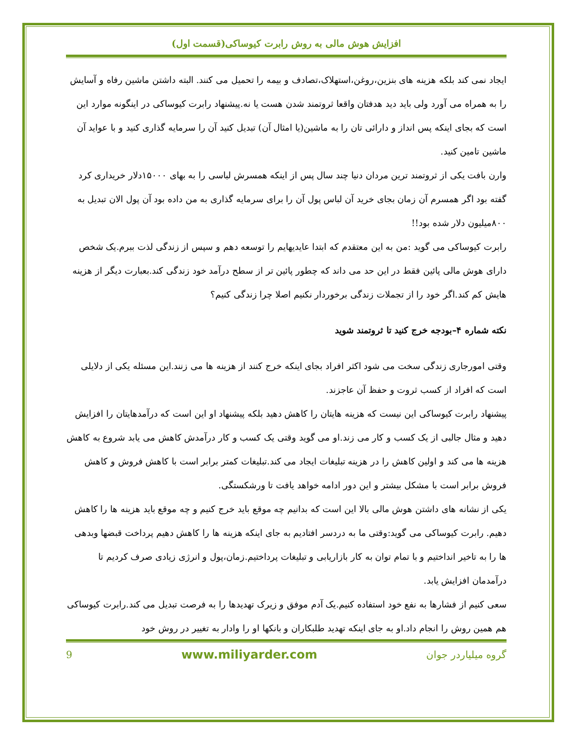افزایش هوش مالی به روش رابرت کیوساکی(قسمت اول)
ایجاد نمی کند بلکه هزینه های بنزین،روغن،استهلاک،تصادف و بیمه را تحمیل می کنند. البته داشتن ماشین رفاه و آسایش را به همراه می آورد ولی باید دید هدفتان واقعا ثروتمند شدن هست یا نه.پیشنهاد رابرت کیوساکی در اینگونه موارد این است که بجای اینکه پس انداز و دارائی تان را به ماشین(یا امثال آن) تبدیل کنید آن را سرمایه گذاری کنید و با عواید آن ماشین تامین کنید.
وارن بافت یکی از ثروتمند ترین مردان دنیا چند سال پس از اینکه همسرش لباسی را به بهای ۱۵۰۰۰دلار خریداری کرد گفته بود اگر همسرم آن زمان بجای خرید آن لباس پول آن را برای سرمایه گذاری به من داده بود آن پول الان تبدیل به ۸۰۰میلیون دلار شده بود!!
رابرت کیوساکی می گوید :من به این معتقدم که ابتدا عایدیهایم را توسعه دهم و سپس از زندگی لذت ببرم.یک شخص دارای هوش مالی پائین فقط در این حد می داند که چطور پائین تر از سطح درآمد خود زندگی کند.بعبارت دیگر از هزینه هایش کم کند.اگر خود را از تجملات زندگی برخوردار نکنیم اصلا چرا زندگی کنیم؟
نکته شماره ۴–بودجه خرج کنید تا ثروتمند شوید
وقتی امورجاری زندگی سخت می شود اکثر افراد بجای اینکه خرج کنند از هزینه ها می زنند.این مسئله یکی از دلایلی است که افراد از کسب ثروت و حفظ آن عاجزند.
پیشنهاد رابرت کیوساکی این نیست که هزینه هایتان را کاهش دهید بلکه پیشنهاد او این است که درآمدهایتان را افزایش دهید و مثال جالبی از یک کسب و کار می زند.او می گوید وقتی یک کسب و کار درآمدش کاهش می یابد شروع به کاهش هزینه ها می کند و اولین کاهش را در هزینه تبلیغات ایجاد می کند.تبلیغات کمتر برابر است با کاهش فروش و کاهش فروش برابر است با مشکل بیشتر و این دور ادامه خواهد یافت تا ورشکستگی.
یکی از نشانه های داشتن هوش مالی بالا این است که بدانیم چه موقع باید خرج کنیم و چه موقع باید هزینه ها را کاهش دهیم. رابرت کیوساکی می گوید:وقتی ما به دردسر افتادیم به جای اینکه هزینه ها را کاهش دهیم پرداخت قبضها وبدهی ها را به تاخیر انداختیم و با تمام توان به کار بازاریابی و تبلیغات پرداختیم.زمان،پول و انرژی زیادی صرف کردیم تا درآمدمان افزایش یابد.
سعی کنیم از فشارها به نفع خود استفاده کنیم.یک آدم موفق و زیرک تهدیدها را به فرصت تبدیل می کند.رابرت کیوساکی هم همین روش را انجام داد.او به جای اینکه تهدید طلبکاران و بانکها او را وادار به تغییر در روش خود
9 www.miliyarder.com گروه میلیاردر جوان